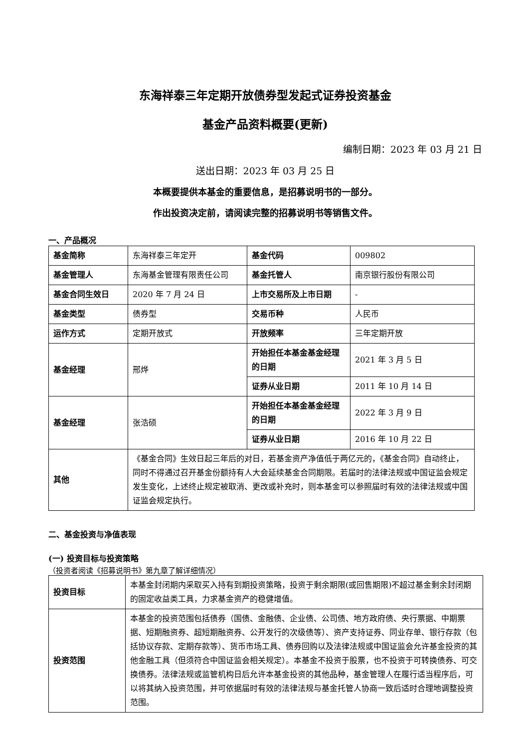东海祥泰三年定期开放债券型发起式证券投资基金
基金产品资料概要(更新)
编制日期：2023 年 03 月 21 日
送出日期：2023 年 03 月 25 日
本概要提供本基金的重要信息，是招募说明书的一部分。
作出投资决定前，请阅读完整的招募说明书等销售文件。
一、产品概况
| 基金简称 | 东海祥泰三年定开 | 基金代码 | 009802 |
| 基金管理人 | 东海基金管理有限责任公司 | 基金托管人 | 南京银行股份有限公司 |
| 基金合同生效日 | 2020 年 7 月 24 日 | 上市交易所及上市日期 | - |
| 基金类型 | 债券型 | 交易币种 | 人民币 |
| 运作方式 | 定期开放式 | 开放频率 | 三年定期开放 |
| 基金经理 | 邢烨 | 开始担任本基金基金经理的日期 | 2021 年 3 月 5 日 |
| | | 证券从业日期 | 2011 年 10 月 14 日 |
| 基金经理 | 张浩硕 | 开始担任本基金基金经理的日期 | 2022 年 3 月 9 日 |
| | | 证券从业日期 | 2016 年 10 月 22 日 |
| 其他 | 《基金合同》生效日起三年后的对日，若基金资产净值低于两亿元的，《基金合同》自动终止，同时不得通过召开基金份额持有人大会延续基金合同期限。若届时的法律法规或中国证监会规定发生变化，上述终止规定被取消、更改或补充时，则本基金可以参照届时有效的法律法规或中国证监会规定执行。 | | |
二、基金投资与净值表现
(一) 投资目标与投资策略
（投资者阅读《招募说明书》第九章了解详细情况）
| 投资目标 | 本基金封闭期内采取买入持有到期投资策略，投资于剩余期限(或回售期限)不超过基金剩余封闭期的固定收益类工具，力求基金资产的稳健增值。 |
| 投资范围 | 本基金的投资范围包括债券（国债、金融债、企业债、公司债、地方政府债、央行票据、中期票据、短期融资券、超短期融资券、公开发行的次级债等）、资产支持证券、同业存单、银行存款（包括协议存款、定期存款等）、货币市场工具、债券回购以及法律法规或中国证监会允许基金投资的其他金融工具（但须符合中国证监会相关规定）。本基金不投资于股票，也不投资于可转换债券、可交换债券。法律法规或监管机构日后允许本基金投资的其他品种，基金管理人在履行适当程序后，可以将其纳入投资范围，并可依据届时有效的法律法规与基金托管人协商一致后适时合理地调整投资范围。 |